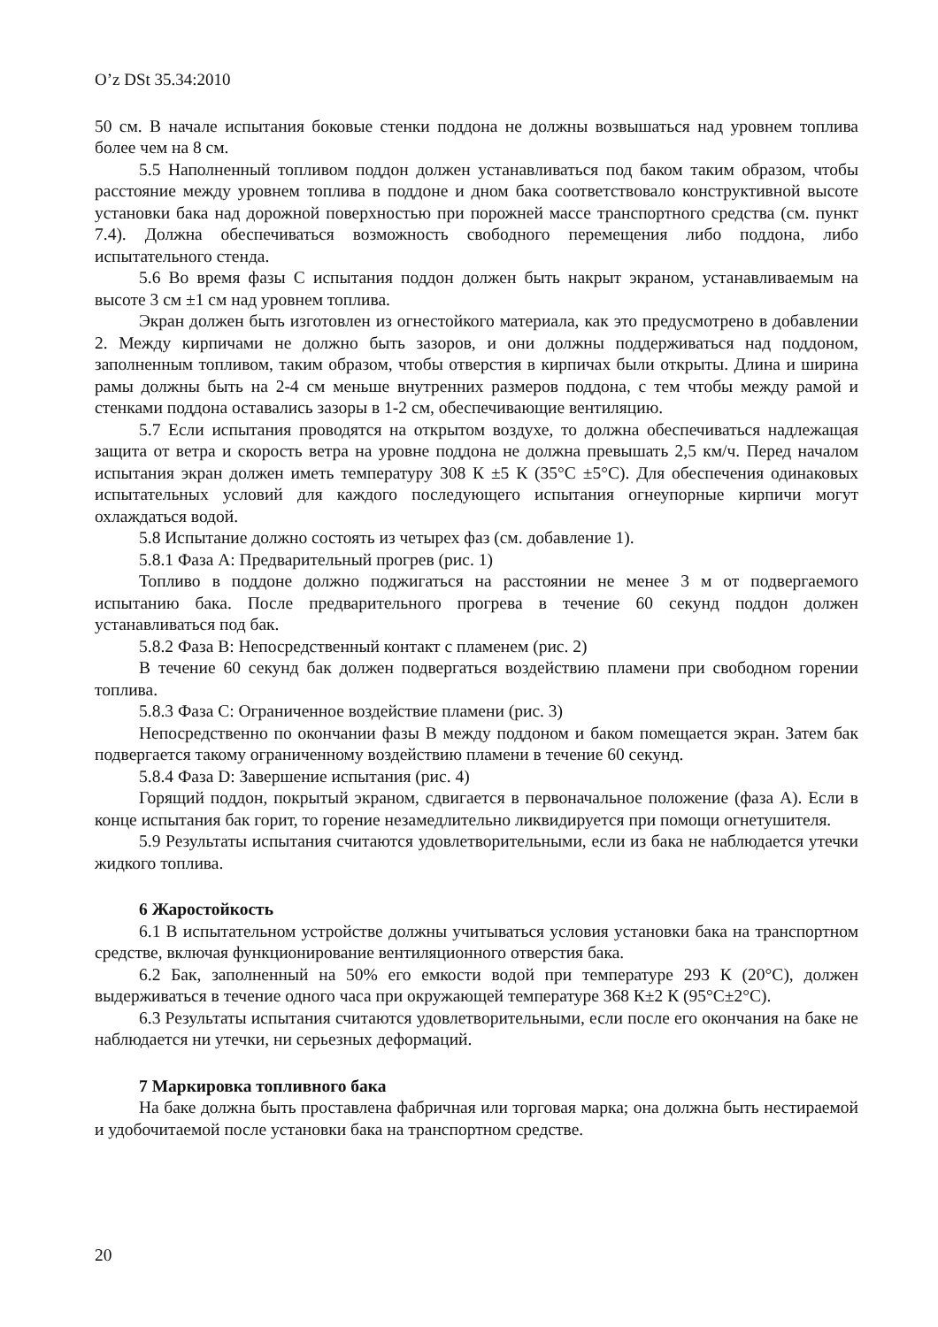O’z DSt 35.34:2010
50 см. В начале испытания боковые стенки поддона не должны возвышаться над уровнем топлива более чем на 8 см.
5.5 Наполненный топливом поддон должен устанавливаться под баком таким образом, чтобы расстояние между уровнем топлива в поддоне и дном бака соответствовало конструктивной высоте установки бака над дорожной поверхностью при порожней массе транспортного средства (см. пункт 7.4). Должна обеспечиваться возможность свободного перемещения либо поддона, либо испытательного стенда.
5.6 Во время фазы C испытания поддон должен быть накрыт экраном, устанавливаемым на высоте 3 см ±1 см над уровнем топлива.
Экран должен быть изготовлен из огнестойкого материала, как это предусмотрено в добавлении 2. Между кирпичами не должно быть зазоров, и они должны поддерживаться над поддоном, заполненным топливом, таким образом, чтобы отверстия в кирпичах были открыты. Длина и ширина рамы должны быть на 2-4 см меньше внутренних размеров поддона, с тем чтобы между рамой и стенками поддона оставались зазоры в 1-2 см, обеспечивающие вентиляцию.
5.7 Если испытания проводятся на открытом воздухе, то должна обеспечиваться надлежащая защита от ветра и скорость ветра на уровне поддона не должна превышать 2,5 км/ч. Перед началом испытания экран должен иметь температуру 308 К ±5 К (35°C ±5°C). Для обеспечения одинаковых испытательных условий для каждого последующего испытания огнеупорные кирпичи могут охлаждаться водой.
5.8 Испытание должно состоять из четырех фаз (см. добавление 1).
5.8.1 Фаза A: Предварительный прогрев (рис. 1)
Топливо в поддоне должно поджигаться на расстоянии не менее 3 м от подвергаемого испытанию бака. После предварительного прогрева в течение 60 секунд поддон должен устанавливаться под бак.
5.8.2 Фаза B: Непосредственный контакт с пламенем (рис. 2)
В течение 60 секунд бак должен подвергаться воздействию пламени при свободном горении топлива.
5.8.3 Фаза C: Ограниченное воздействие пламени (рис. 3)
Непосредственно по окончании фазы B между поддоном и баком помещается экран. Затем бак подвергается такому ограниченному воздействию пламени в течение 60 секунд.
5.8.4 Фаза D: Завершение испытания (рис. 4)
Горящий поддон, покрытый экраном, сдвигается в первоначальное положение (фаза A). Если в конце испытания бак горит, то горение незамедлительно ликвидируется при помощи огнетушителя.
5.9 Результаты испытания считаются удовлетворительными, если из бака не наблюдается утечки жидкого топлива.
6 Жаростойкость
6.1 В испытательном устройстве должны учитываться условия установки бака на транспортном средстве, включая функционирование вентиляционного отверстия бака.
6.2 Бак, заполненный на 50% его емкости водой при температуре 293 К (20°C), должен выдерживаться в течение одного часа при окружающей температуре 368 К±2 К (95°C±2°C).
6.3 Результаты испытания считаются удовлетворительными, если после его окончания на баке не наблюдается ни утечки, ни серьезных деформаций.
7 Маркировка топливного бака
На баке должна быть проставлена фабричная или торговая марка; она должна быть нестираемой и удобочитаемой после установки бака на транспортном средстве.
20